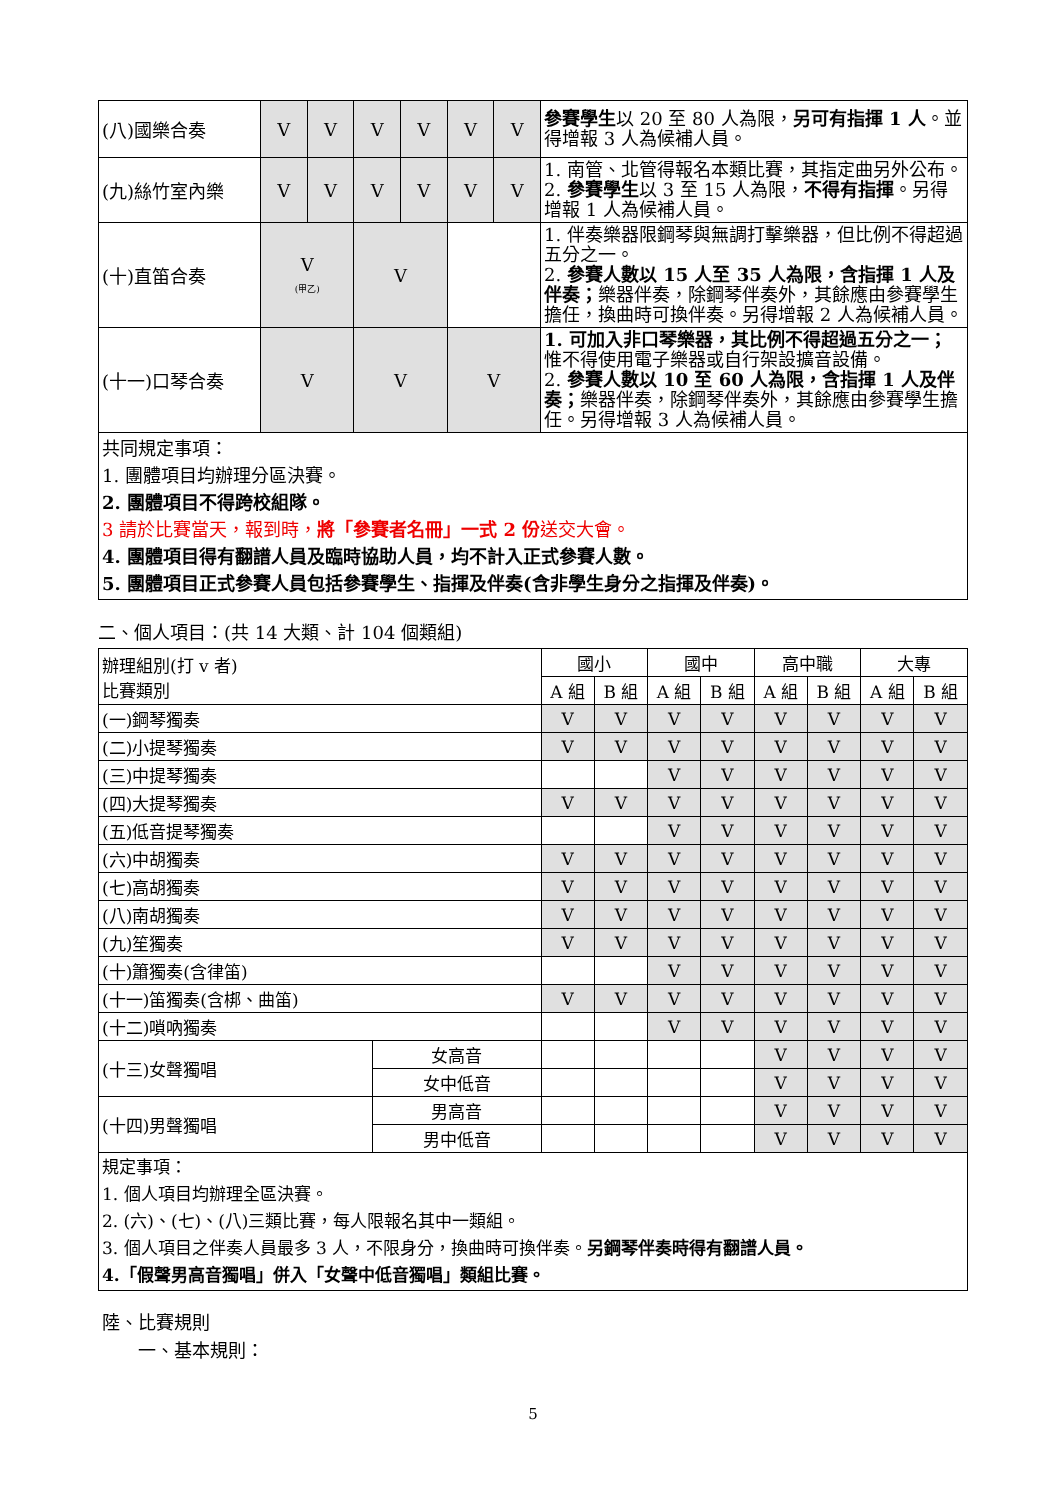| (八)國樂合奏 | V | V | V | V | V | V | 參賽學生 以 20 至 80 人為限， 另可有指揮 1 人 。並得增報 3 人為候補人員。 |
| (九)絲竹室內樂 | V | V | V | V | V | V | 1. 南管、北管得報名本類比賽，其指定曲另外公布。 2. 參賽學生 以 3 至 15 人為限， 不得有指揮 。另得增報 1 人為候補人員。 |
| (十)直笛合奏 | V (甲乙) | | V | | | | 1. 伴奏樂器限鋼琴與無調打擊樂器，但比例不得超過五分之一。 2. 參賽人數以 15 人至 35 人為限，含指揮 1 人及伴奏； 樂器伴奏，除鋼琴伴奏外，其餘應由參賽學生擔任，換曲時可換伴奏。另得增報 2 人為候補人員。 |
| (十一)口琴合奏 | V | | V | | V | | 1. 可加入非口琴樂器，其比例不得超過五分之一； 惟不得使用電子樂器或自行架設擴音設備。 2. 參賽人數以 10 至 60 人為限，含指揮 1 人及伴奏； 樂器伴奏，除鋼琴伴奏外，其餘應由參賽學生擔任。另得增報 3 人為候補人員。 |
| 共同規定事項： 1. 團體項目均辦理分區決賽。 2. 團體項目不得跨校組隊。 3 請於比賽當天，報到時， 將「參賽者名冊」一式 2 份 送交大會。 4. 團體項目得有翻譜人員及臨時協助人員，均不計入正式參賽人數。 5. 團體項目正式參賽人員包括參賽學生、指揮及伴奏(含非學生身分之指揮及伴奏)。 | | | | | | | |
二、個人項目：(共 14 大類、計 104 個類組)
| 辦理組別(打 v 者) 比賽類別 | | 國小 | | 國中 | | 高中職 | | 大專 | |
| --- | --- | --- | --- | --- | --- | --- | --- | --- | --- |
| | | A 組 | B 組 | A 組 | B 組 | A 組 | B 組 | A 組 | B 組 |
| (一)鋼琴獨奏 | | V | V | V | V | V | V | V | V |
| (二)小提琴獨奏 | | V | V | V | V | V | V | V | V |
| (三)中提琴獨奏 | | | | V | V | V | V | V | V |
| (四)大提琴獨奏 | | V | V | V | V | V | V | V | V |
| (五)低音提琴獨奏 | | | | V | V | V | V | V | V |
| (六)中胡獨奏 | | V | V | V | V | V | V | V | V |
| (七)高胡獨奏 | | V | V | V | V | V | V | V | V |
| (八)南胡獨奏 | | V | V | V | V | V | V | V | V |
| (九)笙獨奏 | | V | V | V | V | V | V | V | V |
| (十)簫獨奏(含律笛) | | | | V | V | V | V | V | V |
| (十一)笛獨奏(含梆、曲笛) | | V | V | V | V | V | V | V | V |
| (十二)嗩吶獨奏 | | | | V | V | V | V | V | V |
| (十三)女聲獨唱 | 女高音 | | | | | V | V | V | V |
| | 女中低音 | | | | | V | V | V | V |
| (十四)男聲獨唱 | 男高音 | | | | | V | V | V | V |
| | 男中低音 | | | | | V | V | V | V |
| 規定事項： 1. 個人項目均辦理全區決賽。 2. (六)、(七)、(八)三類比賽，每人限報名其中一類組。 3. 個人項目之伴奏人員最多 3 人，不限身分，換曲時可換伴奏。 另鋼琴伴奏時得有翻譜人員。 4.「假聲男高音獨唱」併入「女聲中低音獨唱」類組比賽。 | | | | | | | | | |
陸、比賽規則
  一、基本規則：
5